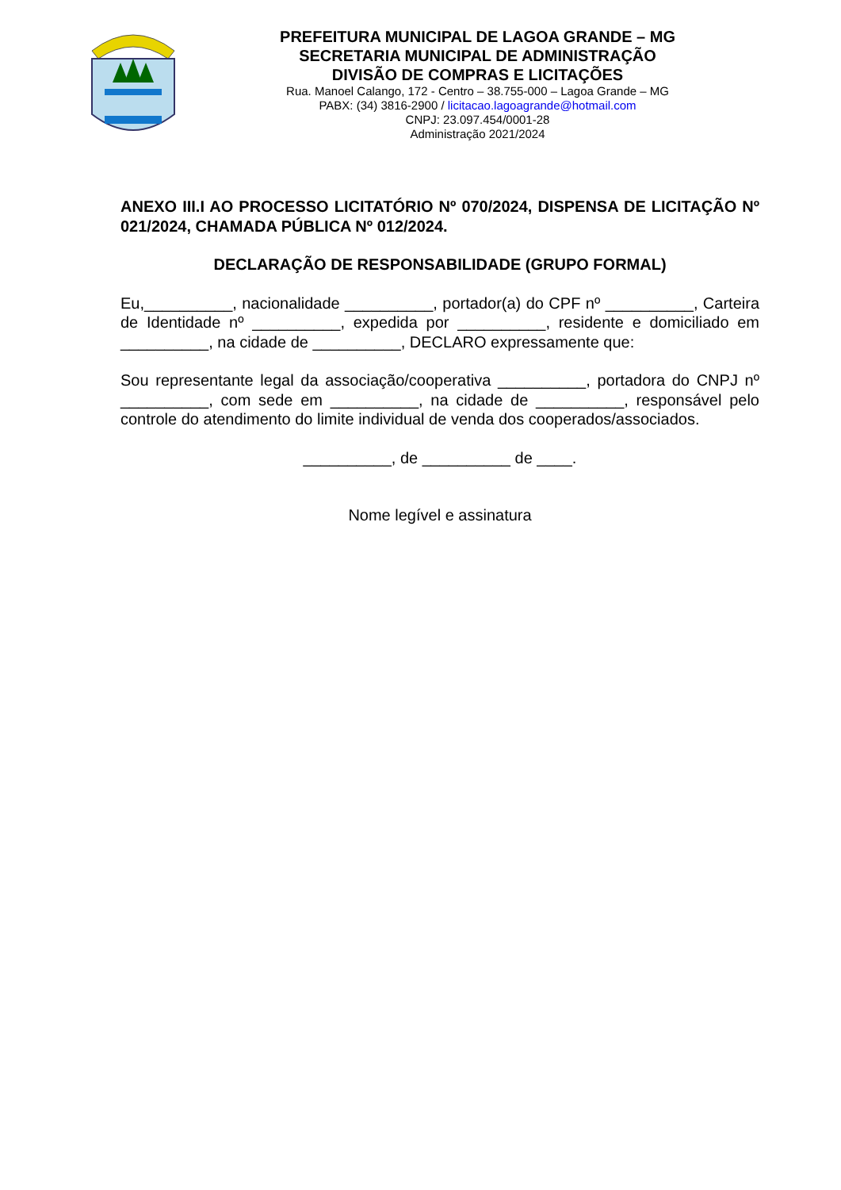PREFEITURA MUNICIPAL DE LAGOA GRANDE – MG
SECRETARIA MUNICIPAL DE ADMINISTRAÇÃO
DIVISÃO DE COMPRAS E LICITAÇÕES
Rua. Manoel Calango, 172 - Centro – 38.755-000 – Lagoa Grande – MG
PABX: (34) 3816-2900 / licitacao.lagoagrande@hotmail.com
CNPJ: 23.097.454/0001-28
Administração 2021/2024
ANEXO III.I AO PROCESSO LICITATÓRIO Nº 070/2024, DISPENSA DE LICITAÇÃO Nº 021/2024, CHAMADA PÚBLICA Nº 012/2024.
DECLARAÇÃO DE RESPONSABILIDADE (GRUPO FORMAL)
Eu,__________, nacionalidade __________, portador(a) do CPF nº __________, Carteira de Identidade nº __________, expedida por __________, residente e domiciliado em __________, na cidade de __________, DECLARO expressamente que:
Sou representante legal da associação/cooperativa __________, portadora do CNPJ nº __________, com sede em __________, na cidade de __________, responsável pelo controle do atendimento do limite individual de venda dos cooperados/associados.
__________, de __________ de ____.
Nome legível e assinatura